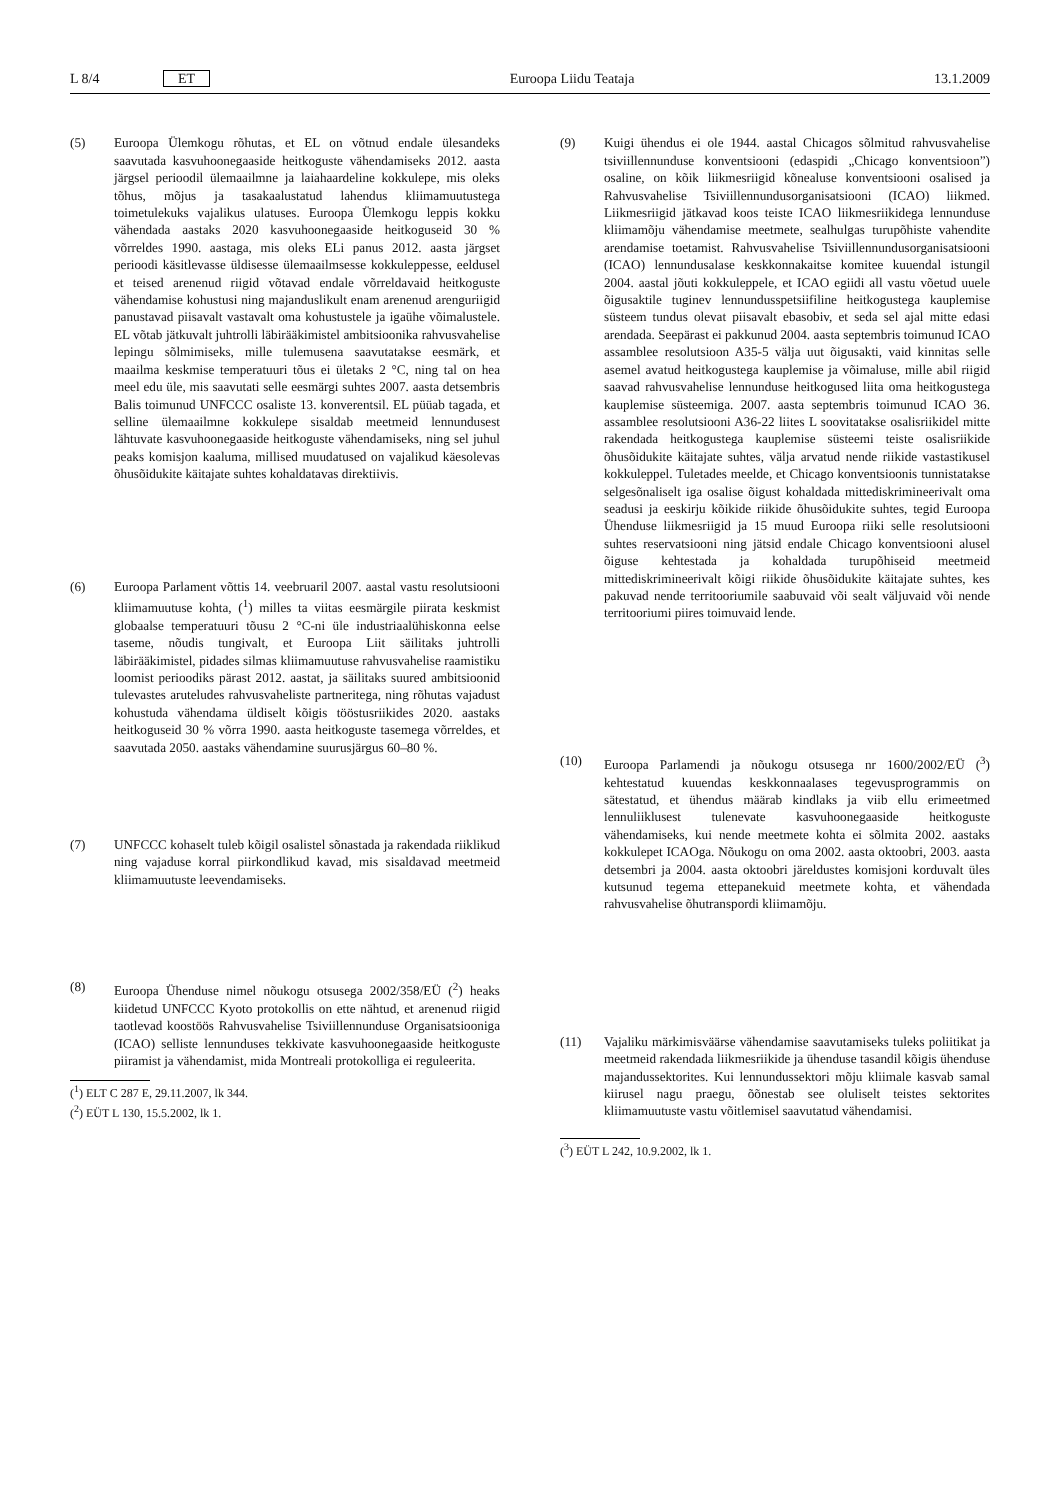L 8/4 ET Euroopa Liidu Teataja 13.1.2009
(5) Euroopa Ülemkogu rõhutas, et EL on võtnud endale ülesandeks saavutada kasvuhoonegaaside heitkoguste vähendamiseks 2012. aasta järgsel perioodil ülemaailmne ja laiahaardeline kokkulepe, mis oleks tõhus, mõjus ja tasakaalustatud lahendus kliimamuutustega toimetulekuks vajalikus ulatuses. Euroopa Ülemkogu leppis kokku vähendada aastaks 2020 kasvuhoonegaaside heitkoguseid 30 % võrreldes 1990. aastaga, mis oleks ELi panus 2012. aasta järgset perioodi käsitlevasse üldisesse ülemaailmsesse kokkuleppesse, eeldusel et teised arenenud riigid võtavad endale võrreldavaid heitkoguste vähendamise kohustusi ning majanduslikult enam arenenud arenguriigid panustavad piisavalt vastavalt oma kohustustele ja igaühe võimalustele. EL võtab jätkuvalt juhtrolli läbirääkimistel ambitsioonika rahvusvahelise lepingu sõlmimiseks, mille tulemusena saavutatakse eesmärk, et maailma keskmise temperatuuri tõus ei ületaks 2 °C, ning tal on hea meel edu üle, mis saavutati selle eesmärgi suhtes 2007. aasta detsembris Balis toimunud UNFCCC osaliste 13. konverentsil. EL püüab tagada, et selline ülemaailmne kokkulepe sisaldab meetmeid lennundusest lähtuvate kasvuhoonegaaside heitkoguste vähendamiseks, ning sel juhul peaks komisjon kaaluma, millised muudatused on vajalikud käesolevas õhusõidukite käitajate suhtes kohaldatavas direktiivis.
(6) Euroopa Parlament võttis 14. veebruaril 2007. aastal vastu resolutsiooni kliimamuutuse kohta, (<sup>1</sup>) milles ta viitas eesmärgile piirata keskmist globaalse temperatuuri tõusu 2 °C-ni üle industriaalühiskonna eelse taseme, nõudis tungivalt, et Euroopa Liit säilitaks juhtrolli läbirääkimistel, pidades silmas kliimamuutuse rahvusvahelise raamistiku loomist perioodiks pärast 2012. aastat, ja säilitaks suured ambitsioonid tulevastes aruteludes rahvusvaheliste partneritega, ning rõhutas vajadust kohustuda vähendama üldiselt kõigis tööstusriikides 2020. aastaks heitkoguseid 30 % võrra 1990. aasta heitkoguste tasemega võrreldes, et saavutada 2050. aastaks vähendamine suurusjärgus 60–80 %.
(7) UNFCCC kohaselt tuleb kõigil osalistel sõnastada ja rakendada riiklikud ning vajaduse korral piirkondlikud kavad, mis sisaldavad meetmeid kliimamuutuste leevendamiseks.
(8) Euroopa Ühenduse nimel nõukogu otsusega 2002/358/EÜ (<sup>2</sup>) heaks kiidetud UNFCCC Kyoto protokollis on ette nähtud, et arenenud riigid taotlevad koostöös Rahvusvahelise Tsiviillennunduse Organisatsiooniga (ICAO) selliste lennunduses tekkivate kasvuhoonegaaside heitkoguste piiramist ja vähendamist, mida Montreali protokolliga ei reguleerita.
(<sup>1</sup>) ELT C 287 E, 29.11.2007, lk 344.
(<sup>2</sup>) EÜT L 130, 15.5.2002, lk 1.
(9) Kuigi ühendus ei ole 1944. aastal Chicagos sõlmitud rahvusvahelise tsiviillennunduse konventsiooni (edaspidi „Chicago konventsioon”) osaline, on kõik liikmesriigid kõnealuse konventsiooni osalised ja Rahvusvahelise Tsiviillennundusorganisatsiooni (ICAO) liikmed. Liikmesriigid jätkavad koos teiste ICAO liikmesriikidega lennunduse kliimamõju vähendamise meetmete, sealhulgas turupõhiste vahendite arendamise toetamist. Rahvusvahelise Tsiviillennundusorganisatsiooni (ICAO) lennundusalase keskkonnakaitse komitee kuuendal istungil 2004. aastal jõuti kokkuleppele, et ICAO egiidi all vastu võetud uuele õigusaktile tuginev lennundusspetsiifiline heitkogustega kauplemise süsteem tundus olevat piisavalt ebasobiv, et seda sel ajal mitte edasi arendada. Seepärast ei pakkunud 2004. aasta septembris toimunud ICAO assamblee resolutsioon A35-5 välja uut õigusakti, vaid kinnitas selle asemel avatud heitkogustega kauplemise ja võimaluse, mille abil riigid saavad rahvusvahelise lennunduse heitkogused liita oma heitkogustega kauplemise süsteemiga. 2007. aasta septembris toimunud ICAO 36. assamblee resolutsiooni A36-22 liites L soovitatakse osalisriikidel mitte rakendada heitkogustega kauplemise süsteemi teiste osalisriikide õhusõidukite käitajate suhtes, välja arvatud nende riikide vastastikusel kokkuleppel. Tuletades meelde, et Chicago konventsioonis tunnistatakse selgesõnaliselt iga osalise õigust kohaldada mittediskrimineerivalt oma seadusi ja eeskirju kõikide riikide õhusõidukite suhtes, tegid Euroopa Ühenduse liikmesriigid ja 15 muud Euroopa riiki selle resolutsiooni suhtes reservatsiooni ning jätsid endale Chicago konventsiooni alusel õiguse kehtestada ja kohaldada turupõhiseid meetmeid mittediskrimineerivalt kõigi riikide õhusõidukite käitajate suhtes, kes pakuvad nende territooriumile saabuvaid või sealt väljuvaid või nende territooriumi piires toimuvaid lende.
(10) Euroopa Parlamendi ja nõukogu otsusega nr 1600/2002/EÜ (<sup>3</sup>) kehtestatud kuuendas keskkonnaalases tegevusprogrammis on sätestatud, et ühendus määrab kindlaks ja viib ellu erimeetmed lennuliiklusest tulenevate kasvuhoonegaaside heitkoguste vähendamiseks, kui nende meetmete kohta ei sõlmita 2002. aastaks kokkulepet ICAOga. Nõukogu on oma 2002. aasta oktoobri, 2003. aasta detsembri ja 2004. aasta oktoobri järeldustes komisjoni korduvalt üles kutsunud tegema ettepanekuid meetmete kohta, et vähendada rahvusvahelise õhutranspordi kliimamõju.
(11) Vajaliku märkimisväärse vähendamise saavutamiseks tuleks poliitikat ja meetmeid rakendada liikmesriikide ja ühenduse tasandil kõigis ühenduse majandussektorites. Kui lennundussektori mõju kliimale kasvab samal kiirusel nagu praegu, õõnestab see oluliselt teistes sektorites kliimamuutuste vastu võitlemisel saavutatud vähendamisi.
(<sup>3</sup>) EÜT L 242, 10.9.2002, lk 1.